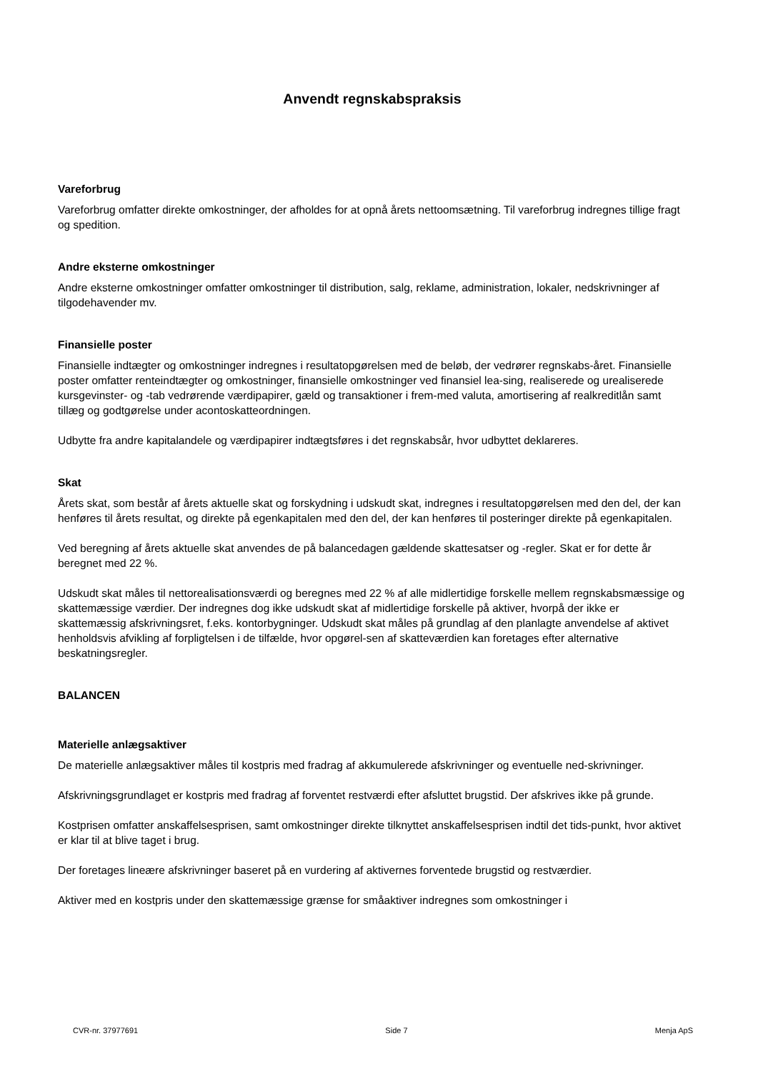Anvendt regnskabspraksis
Vareforbrug
Vareforbrug omfatter direkte omkostninger, der afholdes for at opnå årets nettoomsætning. Til vareforbrug indregnes tillige fragt og spedition.
Andre eksterne omkostninger
Andre eksterne omkostninger omfatter omkostninger til distribution, salg, reklame, administration, lokaler, nedskrivninger af tilgodehavender mv.
Finansielle poster
Finansielle indtægter og omkostninger indregnes i resultatopgørelsen med de beløb, der vedrører regnskabs-året. Finansielle poster omfatter renteindtægter og omkostninger, finansielle omkostninger ved finansiel lea-sing, realiserede og urealiserede kursgevinster- og -tab vedrørende værdipapirer, gæld og transaktioner i frem-med valuta, amortisering af realkreditlån samt tillæg og godtgørelse under acontoskatteordningen.
Udbytte fra andre kapitalandele og værdipapirer indtægtsføres i det regnskabsår, hvor udbyttet deklareres.
Skat
Årets skat, som består af årets aktuelle skat og forskydning i udskudt skat, indregnes i resultatopgørelsen med den del, der kan henføres til årets resultat, og direkte på egenkapitalen med den del, der kan henføres til posteringer direkte på egenkapitalen.
Ved beregning af årets aktuelle skat anvendes de på balancedagen gældende skattesatser og -regler. Skat er for dette år beregnet med 22 %.
Udskudt skat måles til nettorealisationsværdi og beregnes med 22 % af alle midlertidige forskelle mellem regnskabsmæssige og skattemæssige værdier. Der indregnes dog ikke udskudt skat af midlertidige forskelle på aktiver, hvorpå der ikke er skattemæssig afskrivningsret, f.eks. kontorbygninger. Udskudt skat måles på grundlag af den planlagte anvendelse af aktivet henholdsvis afvikling af forpligtelsen i de tilfælde, hvor opgørel-sen af skatteværdien kan foretages efter alternative beskatningsregler.
BALANCEN
Materielle anlægsaktiver
De materielle anlægsaktiver måles til kostpris med fradrag af akkumulerede afskrivninger og eventuelle ned-skrivninger.
Afskrivningsgrundlaget er kostpris med fradrag af forventet restværdi efter afsluttet brugstid. Der afskrives ikke på grunde.
Kostprisen omfatter anskaffelsesprisen, samt omkostninger direkte tilknyttet anskaffelsesprisen indtil det tids-punkt, hvor aktivet er klar til at blive taget i brug.
Der foretages lineære afskrivninger baseret på en vurdering af aktivernes forventede brugstid og restværdier.
Aktiver med en kostpris under den skattemæssige grænse for småaktiver indregnes som omkostninger i
CVR-nr. 37977691 Side 7 Menja ApS